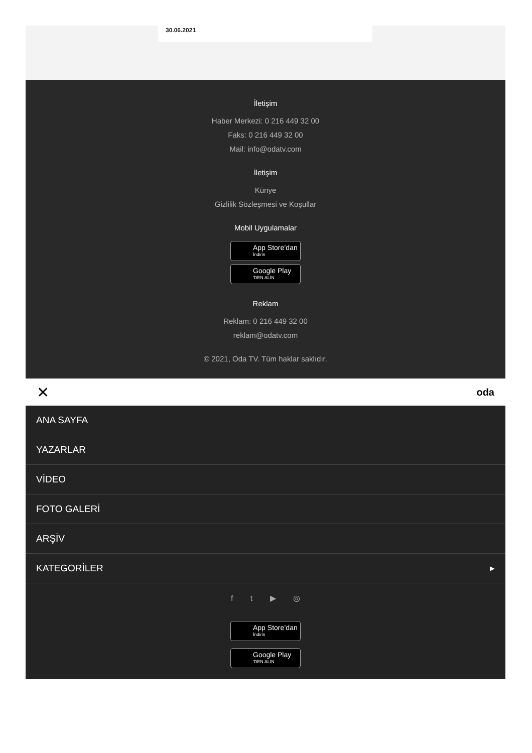30.06.2021
İletişim
Haber Merkezi: 0 216 449 32 00
Faks: 0 216 449 32 00
Mail: info@odatv.com
İletişim
Künye
Gizlilik Sözleşmesi ve Koşullar
Mobil Uygulamalar
App Store’dan
İndirin
Google Play
'DEN ALIN
Reklam
Reklam: 0 216 449 32 00
reklam@odatv.com
© 2021, Oda TV. Tüm haklar saklıdır.
✕ oda
ANA SAYFA
YAZARLAR
VİDEO
FOTO GALERİ
ARŞİV
KATEGORİLER ▸
f t ▶ ◎
App Store’dan
İndirin
Google Play
'DEN ALIN